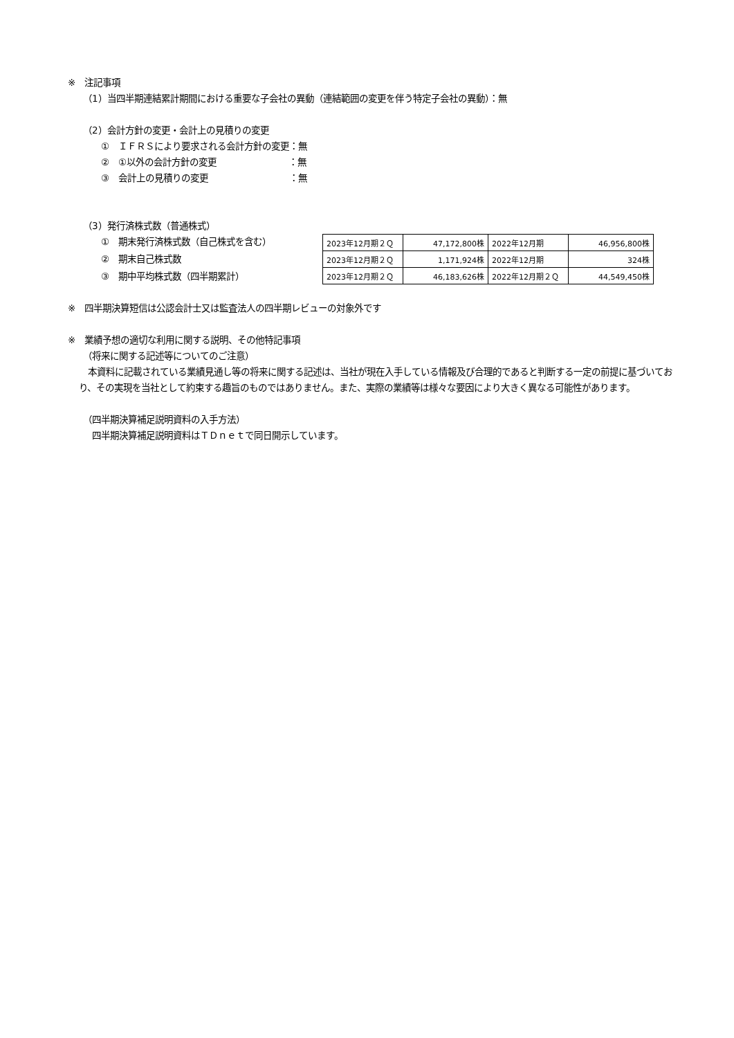※　注記事項
（1）当四半期連結累計期間における重要な子会社の異動（連結範囲の変更を伴う特定子会社の異動）：無
（2）会計方針の変更・会計上の見積りの変更
①　ＩＦＲＳにより要求される会計方針の変更：無
②　①以外の会計方針の変更　　　　　　　　：無
③　会計上の見積りの変更　　　　　　　　　：無
（3）発行済株式数（普通株式）
①　期末発行済株式数（自己株式を含む）
②　期末自己株式数
③　期中平均株式数（四半期累計）
| 2023年12月期２Ｑ | 47,172,800株 | 2022年12月期 | 46,956,800株 |
| 2023年12月期２Ｑ | 1,171,924株 | 2022年12月期 | 324株 |
| 2023年12月期２Ｑ | 46,183,626株 | 2022年12月期２Ｑ | 44,549,450株 |
※　四半期決算短信は公認会計士又は監査法人の四半期レビューの対象外です
※　業績予想の適切な利用に関する説明、その他特記事項
（将来に関する記述等についてのご注意）
　本資料に記載されている業績見通し等の将来に関する記述は、当社が現在入手している情報及び合理的であると判断する一定の前提に基づいており、その実現を当社として約束する趣旨のものではありません。また、実際の業績等は様々な要因により大きく異なる可能性があります。
（四半期決算補足説明資料の入手方法）
　四半期決算補足説明資料はＴＤｎｅｔで同日開示しています。